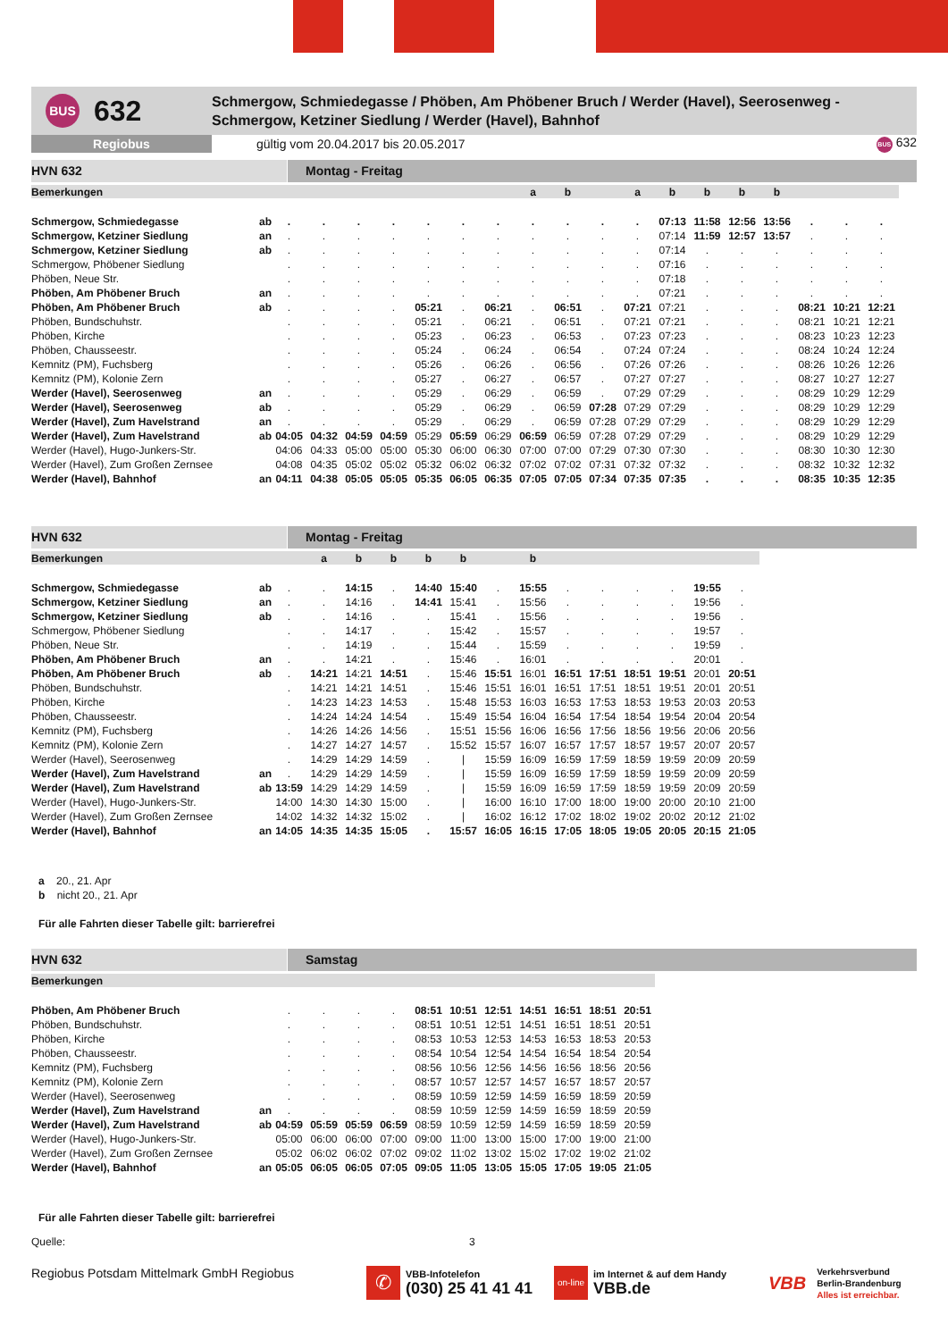BUS
632
Schmergow, Schmiedegasse / Phöben, Am Phöbener Bruch / Werder (Havel), Seerosenweg -
Schmergow, Ketziner Siedlung / Werder (Havel), Bahnhof
Regiobus
gültig vom 20.04.2017 bis 20.05.2017
BUS 632
HVN 632 Montag - Freitag
| Bemerkungen | | | | | | | | | a | b | | a | b | b | b | b | | | |
| Schmergow, Schmiedegasse | ab | . | . | . | . | . | . | . | . | . | . | . | 07:13 | 11:58 | 12:56 | 13:56 | . | . | . |
| Schmergow, Ketziner Siedlung | an | . | . | . | . | . | . | . | . | . | . | . | 07:14 | 11:59 | 12:57 | 13:57 | . | . | . |
| Schmergow, Ketziner Siedlung | ab | . | . | . | . | . | . | . | . | . | . | . | 07:14 | . | . | . | . | . | . |
| Schmergow, Phöbener Siedlung | | . | . | . | . | . | . | . | . | . | . | . | 07:16 | . | . | . | . | . | . |
| Phöben, Neue Str. | | . | . | . | . | . | . | . | . | . | . | . | 07:18 | . | . | . | . | . | . |
| Phöben, Am Phöbener Bruch | an | . | . | . | . | . | . | . | . | . | . | . | 07:21 | . | . | . | . | . | . |
| Phöben, Am Phöbener Bruch | ab | . | . | . | . | 05:21 | . | 06:21 | . | 06:51 | . | 07:21 | 07:21 | . | . | . | 08:21 | 10:21 | 12:21 |
| Phöben, Bundschuhstr. | | . | . | . | . | 05:21 | . | 06:21 | . | 06:51 | . | 07:21 | 07:21 | . | . | . | 08:21 | 10:21 | 12:21 |
| Phöben, Kirche | | . | . | . | . | 05:23 | . | 06:23 | . | 06:53 | . | 07:23 | 07:23 | . | . | . | 08:23 | 10:23 | 12:23 |
| Phöben, Chausseestr. | | . | . | . | . | 05:24 | . | 06:24 | . | 06:54 | . | 07:24 | 07:24 | . | . | . | 08:24 | 10:24 | 12:24 |
| Kemnitz (PM), Fuchsberg | | . | . | . | . | 05:26 | . | 06:26 | . | 06:56 | . | 07:26 | 07:26 | . | . | . | 08:26 | 10:26 | 12:26 |
| Kemnitz (PM), Kolonie Zern | | . | . | . | . | 05:27 | . | 06:27 | . | 06:57 | . | 07:27 | 07:27 | . | . | . | 08:27 | 10:27 | 12:27 |
| Werder (Havel), Seerosenweg | an | . | . | . | . | 05:29 | . | 06:29 | . | 06:59 | . | 07:29 | 07:29 | . | . | . | 08:29 | 10:29 | 12:29 |
| Werder (Havel), Seerosenweg | ab | . | . | . | . | 05:29 | . | 06:29 | . | 06:59 | 07:28 | 07:29 | 07:29 | . | . | . | 08:29 | 10:29 | 12:29 |
| Werder (Havel), Zum Havelstrand | an | . | . | . | . | 05:29 | . | 06:29 | . | 06:59 | 07:28 | 07:29 | 07:29 | . | . | . | 08:29 | 10:29 | 12:29 |
| Werder (Havel), Zum Havelstrand | ab | 04:05 | 04:32 | 04:59 | 04:59 | 05:29 | 05:59 | 06:29 | 06:59 | 06:59 | 07:28 | 07:29 | 07:29 | . | . | . | 08:29 | 10:29 | 12:29 |
| Werder (Havel), Hugo-Junkers-Str. | | 04:06 | 04:33 | 05:00 | 05:00 | 05:30 | 06:00 | 06:30 | 07:00 | 07:00 | 07:29 | 07:30 | 07:30 | . | . | . | 08:30 | 10:30 | 12:30 |
| Werder (Havel), Zum Großen Zernsee | | 04:08 | 04:35 | 05:02 | 05:02 | 05:32 | 06:02 | 06:32 | 07:02 | 07:02 | 07:31 | 07:32 | 07:32 | . | . | . | 08:32 | 10:32 | 12:32 |
| Werder (Havel), Bahnhof | an | 04:11 | 04:38 | 05:05 | 05:05 | 05:35 | 06:05 | 06:35 | 07:05 | 07:05 | 07:34 | 07:35 | 07:35 | . | . | . | 08:35 | 10:35 | 12:35 |
HVN 632 Montag - Freitag
| Bemerkungen | | | a | b | b | b | b | | b | | | | | | |
| Schmergow, Schmiedegasse | ab | . | . | 14:15 | . | 14:40 | 15:40 | . | 15:55 | . | . | . | . | 19:55 | . |
| Schmergow, Ketziner Siedlung | an | . | . | 14:16 | . | 14:41 | 15:41 | . | 15:56 | . | . | . | . | 19:56 | . |
| Schmergow, Ketziner Siedlung | ab | . | . | 14:16 | . | . | 15:41 | . | 15:56 | . | . | . | . | 19:56 | . |
| Schmergow, Phöbener Siedlung | | . | . | 14:17 | . | . | 15:42 | . | 15:57 | . | . | . | . | 19:57 | . |
| Phöben, Neue Str. | | . | . | 14:19 | . | . | 15:44 | . | 15:59 | . | . | . | . | 19:59 | . |
| Phöben, Am Phöbener Bruch | an | . | . | 14:21 | . | . | 15:46 | . | 16:01 | . | . | . | . | 20:01 | . |
| Phöben, Am Phöbener Bruch | ab | . | 14:21 | 14:21 | 14:51 | . | 15:46 | 15:51 | 16:01 | 16:51 | 17:51 | 18:51 | 19:51 | 20:01 | 20:51 |
| Phöben, Bundschuhstr. | | . | 14:21 | 14:21 | 14:51 | . | 15:46 | 15:51 | 16:01 | 16:51 | 17:51 | 18:51 | 19:51 | 20:01 | 20:51 |
| Phöben, Kirche | | . | 14:23 | 14:23 | 14:53 | . | 15:48 | 15:53 | 16:03 | 16:53 | 17:53 | 18:53 | 19:53 | 20:03 | 20:53 |
| Phöben, Chausseestr. | | . | 14:24 | 14:24 | 14:54 | . | 15:49 | 15:54 | 16:04 | 16:54 | 17:54 | 18:54 | 19:54 | 20:04 | 20:54 |
| Kemnitz (PM), Fuchsberg | | . | 14:26 | 14:26 | 14:56 | . | 15:51 | 15:56 | 16:06 | 16:56 | 17:56 | 18:56 | 19:56 | 20:06 | 20:56 |
| Kemnitz (PM), Kolonie Zern | | . | 14:27 | 14:27 | 14:57 | . | 15:52 | 15:57 | 16:07 | 16:57 | 17:57 | 18:57 | 19:57 | 20:07 | 20:57 |
| Werder (Havel), Seerosenweg | | . | 14:29 | 14:29 | 14:59 | . | / | 15:59 | 16:09 | 16:59 | 17:59 | 18:59 | 19:59 | 20:09 | 20:59 |
| Werder (Havel), Zum Havelstrand | an | . | 14:29 | 14:29 | 14:59 | . | / | 15:59 | 16:09 | 16:59 | 17:59 | 18:59 | 19:59 | 20:09 | 20:59 |
| Werder (Havel), Zum Havelstrand | ab | 13:59 | 14:29 | 14:29 | 14:59 | . | / | 15:59 | 16:09 | 16:59 | 17:59 | 18:59 | 19:59 | 20:09 | 20:59 |
| Werder (Havel), Hugo-Junkers-Str. | | 14:00 | 14:30 | 14:30 | 15:00 | . | / | 16:00 | 16:10 | 17:00 | 18:00 | 19:00 | 20:00 | 20:10 | 21:00 |
| Werder (Havel), Zum Großen Zernsee | | 14:02 | 14:32 | 14:32 | 15:02 | . | / | 16:02 | 16:12 | 17:02 | 18:02 | 19:02 | 20:02 | 20:12 | 21:02 |
| Werder (Havel), Bahnhof | an | 14:05 | 14:35 | 14:35 | 15:05 | . | 15:57 | 16:05 | 16:15 | 17:05 | 18:05 | 19:05 | 20:05 | 20:15 | 21:05 |
a 20., 21. Apr
b nicht 20., 21. Apr
Für alle Fahrten dieser Tabelle gilt: barrierefrei
HVN 632 Samstag
| Bemerkungen | | | | | | | | | | | | |
| Phöben, Am Phöbener Bruch | | . | . | . | . | 08:51 | 10:51 | 12:51 | 14:51 | 16:51 | 18:51 | 20:51 |
| Phöben, Bundschuhstr. | | . | . | . | . | 08:51 | 10:51 | 12:51 | 14:51 | 16:51 | 18:51 | 20:51 |
| Phöben, Kirche | | . | . | . | . | 08:53 | 10:53 | 12:53 | 14:53 | 16:53 | 18:53 | 20:53 |
| Phöben, Chausseestr. | | . | . | . | . | 08:54 | 10:54 | 12:54 | 14:54 | 16:54 | 18:54 | 20:54 |
| Kemnitz (PM), Fuchsberg | | . | . | . | . | 08:56 | 10:56 | 12:56 | 14:56 | 16:56 | 18:56 | 20:56 |
| Kemnitz (PM), Kolonie Zern | | . | . | . | . | 08:57 | 10:57 | 12:57 | 14:57 | 16:57 | 18:57 | 20:57 |
| Werder (Havel), Seerosenweg | | . | . | . | . | 08:59 | 10:59 | 12:59 | 14:59 | 16:59 | 18:59 | 20:59 |
| Werder (Havel), Zum Havelstrand | an | . | . | . | . | 08:59 | 10:59 | 12:59 | 14:59 | 16:59 | 18:59 | 20:59 |
| Werder (Havel), Zum Havelstrand | ab | 04:59 | 05:59 | 05:59 | 06:59 | 08:59 | 10:59 | 12:59 | 14:59 | 16:59 | 18:59 | 20:59 |
| Werder (Havel), Hugo-Junkers-Str. | | 05:00 | 06:00 | 06:00 | 07:00 | 09:00 | 11:00 | 13:00 | 15:00 | 17:00 | 19:00 | 21:00 |
| Werder (Havel), Zum Großen Zernsee | | 05:02 | 06:02 | 06:02 | 07:02 | 09:02 | 11:02 | 13:02 | 15:02 | 17:02 | 19:02 | 21:02 |
| Werder (Havel), Bahnhof | an | 05:05 | 06:05 | 06:05 | 07:05 | 09:05 | 11:05 | 13:05 | 15:05 | 17:05 | 19:05 | 21:05 |
Für alle Fahrten dieser Tabelle gilt: barrierefrei
Quelle: 3
Regiobus Potsdam Mittelmark GmbH Regiobus
✆
VBB-Infotelefon
(030) 25 41 41 41
on-line
im Internet & auf dem Handy
VBB.de
VBB
Verkehrsverbund
Berlin-Brandenburg
Alles ist erreichbar.